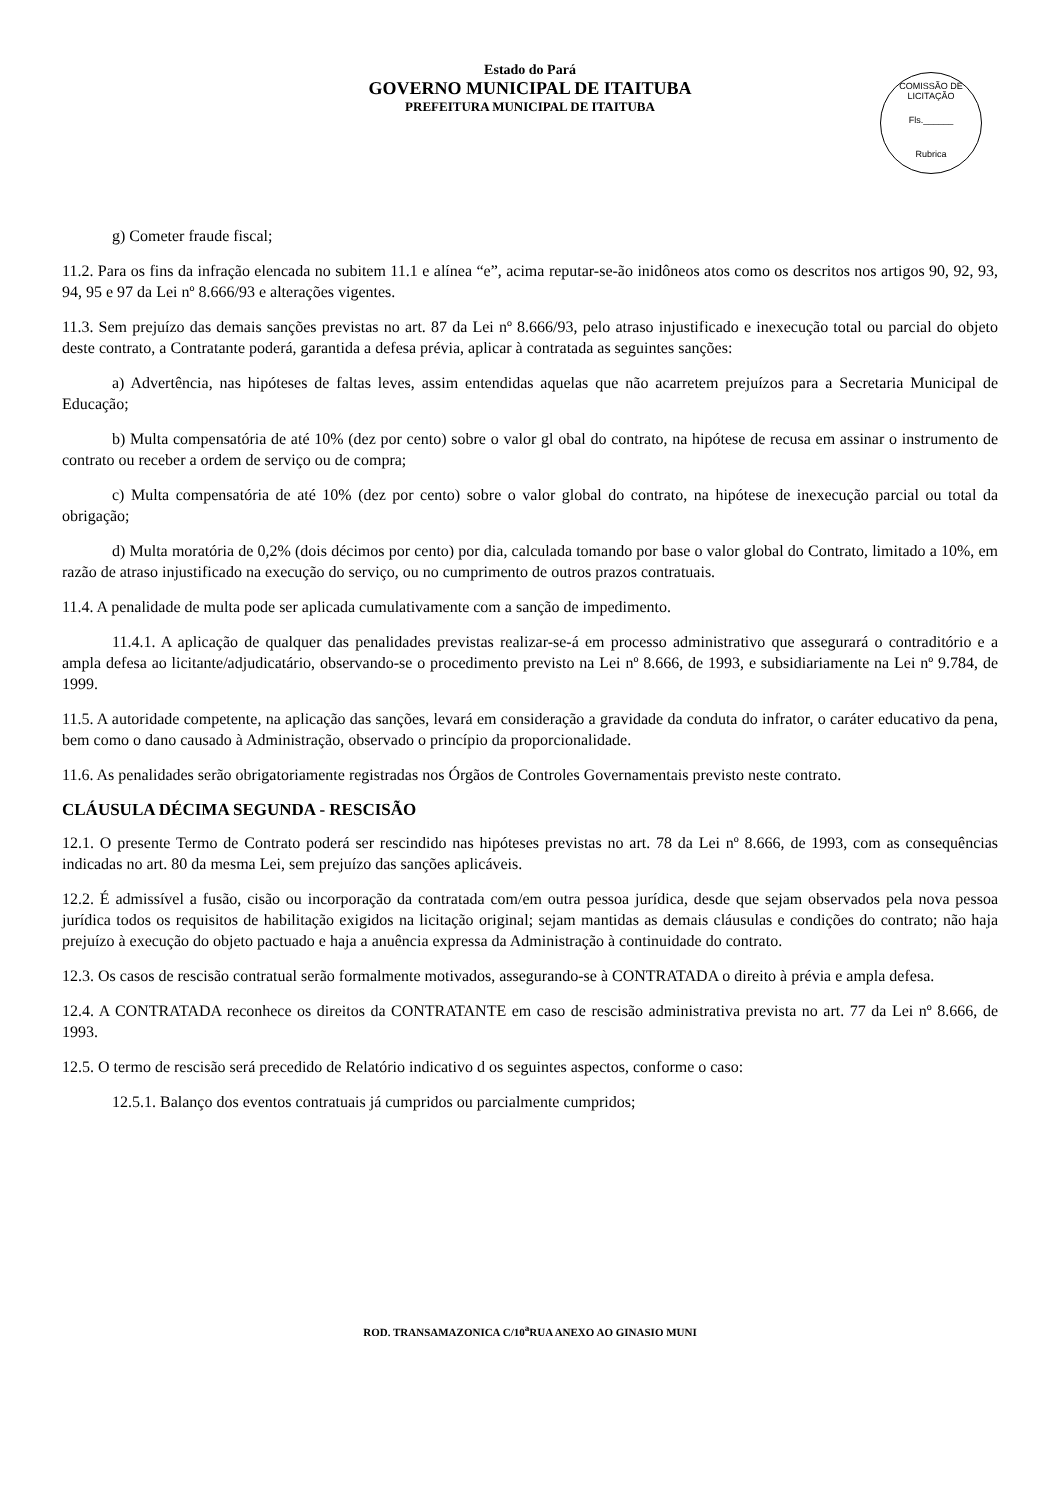Estado do Pará
GOVERNO MUNICIPAL DE ITAITUBA
PREFEITURA MUNICIPAL DE ITAITUBA
COMISSÃO DE LICITAÇÃO
Fls.______
Rubrica
g) Cometer fraude fiscal;
11.2. Para os fins da infração elencada no subitem 11.1 e alínea “e”, acima reputar-se-ão inidôneos atos como os descritos nos artigos 90, 92, 93, 94, 95 e 97 da Lei nº 8.666/93 e alterações vigentes.
11.3. Sem prejuízo das demais sanções previstas no art. 87 da Lei nº 8.666/93, pelo atraso injustificado e inexecução total ou parcial do objeto deste contrato, a Contratante poderá, garantida a defesa prévia, aplicar à contratada as seguintes sanções:
a) Advertência, nas hipóteses de faltas leves, assim entendidas aquelas que não acarretem prejuízos para a Secretaria Municipal de Educação;
b) Multa compensatória de até 10% (dez por cento) sobre o valor gl obal do contrato, na hipótese de recusa em assinar o instrumento de contrato ou receber a ordem de serviço ou de compra;
c) Multa compensatória de até 10% (dez por cento) sobre o valor global do contrato, na hipótese de inexecução parcial ou total da obrigação;
d) Multa moratória de 0,2% (dois décimos por cento) por dia, calculada tomando por base o valor global do Contrato, limitado a 10%, em razão de atraso injustificado na execução do serviço, ou no cumprimento de outros prazos contratuais.
11.4. A penalidade de multa pode ser aplicada cumulativamente com a sanção de impedimento.
11.4.1. A aplicação de qualquer das penalidades previstas realizar-se-á em processo administrativo que assegurará o contraditório e a ampla defesa ao licitante/adjudicatário, observando-se o procedimento previsto na Lei nº 8.666, de 1993, e subsidiariamente na Lei nº 9.784, de 1999.
11.5. A autoridade competente, na aplicação das sanções, levará em consideração a gravidade da conduta do infrator, o caráter educativo da pena, bem como o dano causado à Administração, observado o princípio da proporcionalidade.
11.6. As penalidades serão obrigatoriamente registradas nos Órgãos de Controles Governamentais previsto neste contrato.
CLÁUSULA DÉCIMA SEGUNDA - RESCISÃO
12.1. O presente Termo de Contrato poderá ser rescindido nas hipóteses previstas no art. 78 da Lei nº 8.666, de 1993, com as consequências indicadas no art. 80 da mesma Lei, sem prejuízo das sanções aplicáveis.
12.2. É admissível a fusão, cisão ou incorporação da contratada com/em outra pessoa jurídica, desde que sejam observados pela nova pessoa jurídica todos os requisitos de habilitação exigidos na licitação original; sejam mantidas as demais cláusulas e condições do contrato; não haja prejuízo à execução do objeto pactuado e haja a anuência expressa da Administração à continuidade do contrato.
12.3. Os casos de rescisão contratual serão formalmente motivados, assegurando-se à CONTRATADA o direito à prévia e ampla defesa.
12.4. A CONTRATADA reconhece os direitos da CONTRATANTE em caso de rescisão administrativa prevista no art. 77 da Lei nº 8.666, de 1993.
12.5. O termo de rescisão será precedido de Relatório indicativo d os seguintes aspectos, conforme o caso:
12.5.1. Balanço dos eventos contratuais já cumpridos ou parcialmente cumpridos;
ROD. TRANSAMAZONICA C/10<sup>a</sup>RUA ANEXO AO GINASIO MUNI